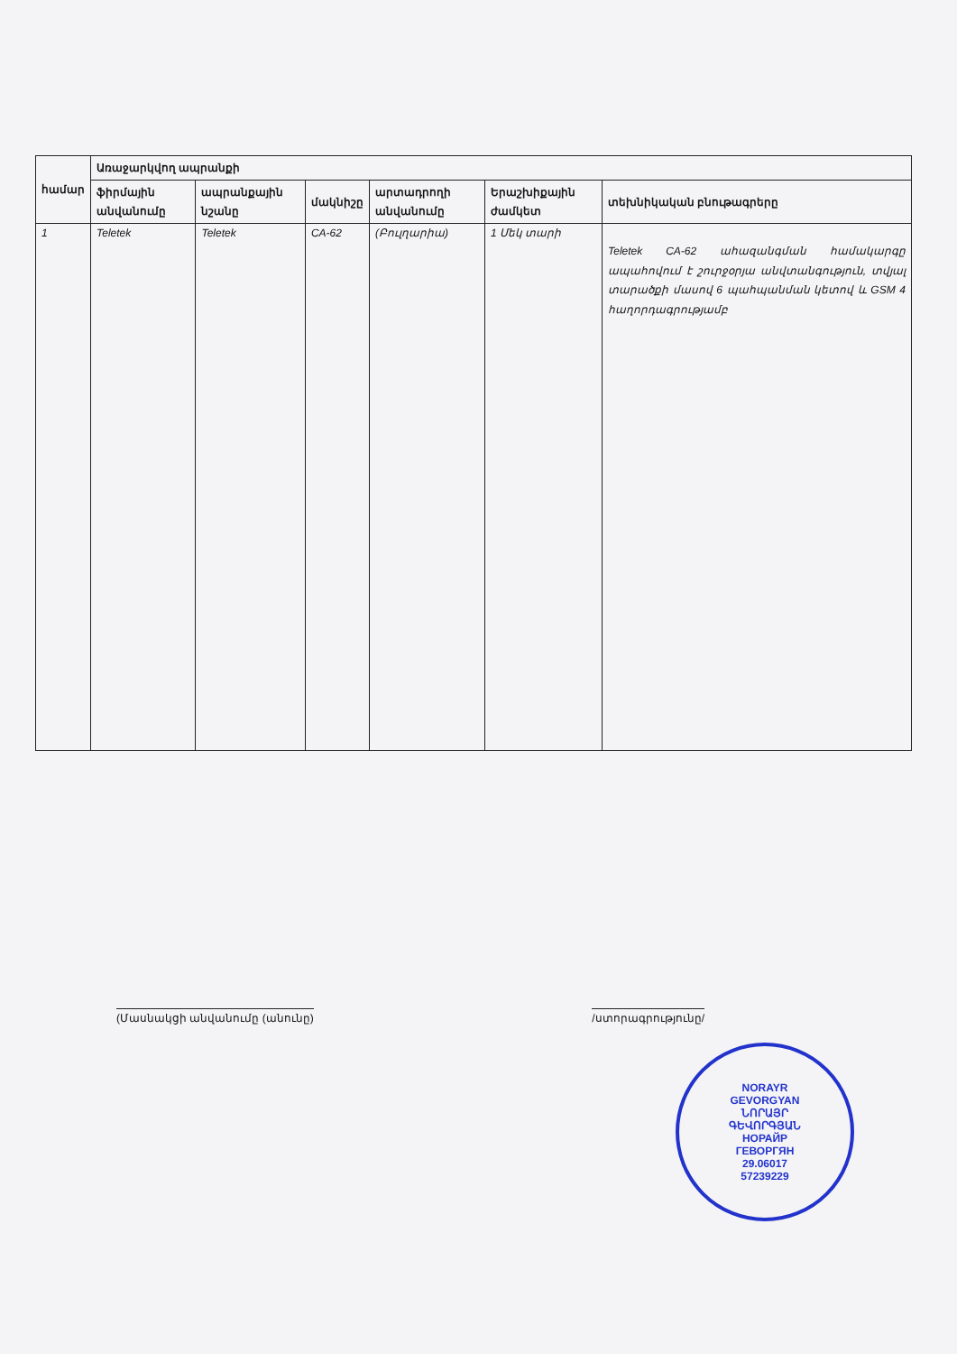| համար | Առաջարկվող ապրանքի | | | | | |
| --- | --- | --- | --- | --- | --- | --- |
| | ֆիրմային անվանումը | ապրանքային նշանը | մակնիշը | արտադրողի անվանումը | Երաշխիքային ժամկետ | տեխնիկական բնութագրերը |
| 1 | Teletek | Teletek | CA-62 | (Բուլղարիա) | 1 Մեկ տարի | Teletek CA-62 ահազանգման համակարգը ապահովում է շուրջօրյա անվտանգություն, տվյալ տարածքի մասով 6 պահպանման կետով և GSM 4 հաղորդագրությամբ |
(Մասնակցի անվանումը (անունը) /ստորագրությունը/
NORAYR
GEVORGYAN
ՆՈՐԱՅՐ
ԳԵՎՈՐԳՅԱՆ
НОРАЙР
ГЕВОРГЯН
29.06017
57239229